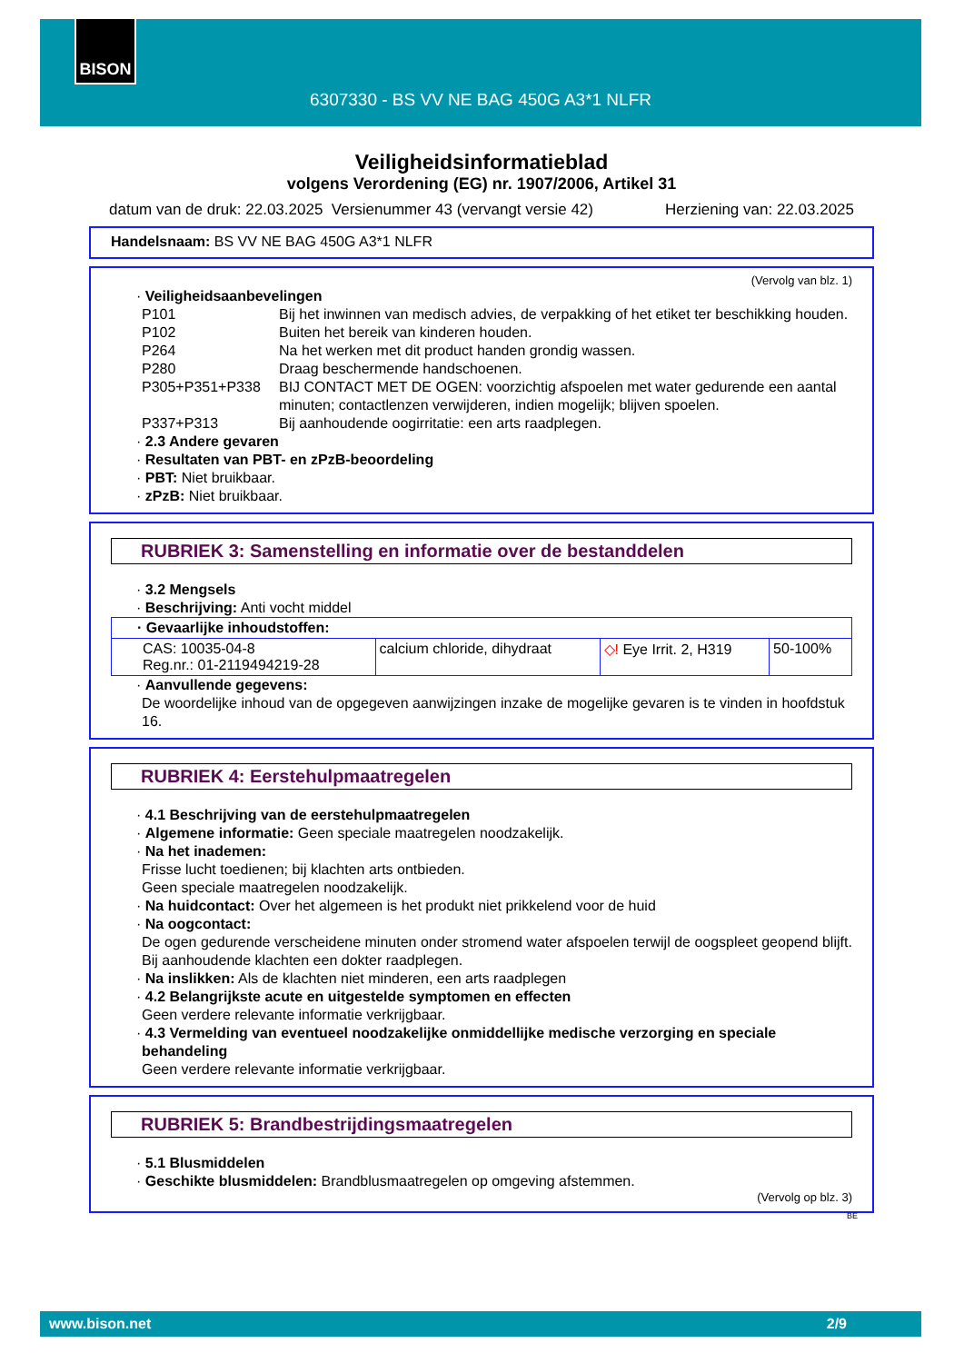BISON
6307330 - BS VV NE BAG 450G A3*1 NLFR
Veiligheidsinformatieblad
volgens Verordening (EG) nr. 1907/2006, Artikel 31
datum van de druk: 22.03.2025 Versienummer 43 (vervangt versie 42) Herziening van: 22.03.2025
Handelsnaam: BS VV NE BAG 450G A3*1 NLFR
(Vervolg van blz. 1)
· Veiligheidsaanbevelingen
P101 Bij het inwinnen van medisch advies, de verpakking of het etiket ter beschikking houden.
P102 Buiten het bereik van kinderen houden.
P264 Na het werken met dit product handen grondig wassen.
P280 Draag beschermende handschoenen.
P305+P351+P338 BIJ CONTACT MET DE OGEN: voorzichtig afspoelen met water gedurende een aantal minuten; contactlenzen verwijderen, indien mogelijk; blijven spoelen.
P337+P313 Bij aanhoudende oogirritatie: een arts raadplegen.
· 2.3 Andere gevaren
· Resultaten van PBT- en zPzB-beoordeling
· PBT: Niet bruikbaar.
· zPzB: Niet bruikbaar.
RUBRIEK 3: Samenstelling en informatie over de bestanddelen
· 3.2 Mengsels
· Beschrijving: Anti vocht middel
| · Gevaarlijke inhoudstoffen: | | | |
| CAS: 10035-04-8 Reg.nr.: 01-2119494219-28 | calcium chloride, dihydraat | ◇! Eye Irrit. 2, H319 | 50-100% |
· Aanvullende gegevens:
De woordelijke inhoud van de opgegeven aanwijzingen inzake de mogelijke gevaren is te vinden in hoofdstuk 16.
RUBRIEK 4: Eerstehulpmaatregelen
· 4.1 Beschrijving van de eerstehulpmaatregelen
· Algemene informatie: Geen speciale maatregelen noodzakelijk.
· Na het inademen:
Frisse lucht toedienen; bij klachten arts ontbieden.
Geen speciale maatregelen noodzakelijk.
· Na huidcontact: Over het algemeen is het produkt niet prikkelend voor de huid
· Na oogcontact:
De ogen gedurende verscheidene minuten onder stromend water afspoelen terwijl de oogspleet geopend blijft. Bij aanhoudende klachten een dokter raadplegen.
· Na inslikken: Als de klachten niet minderen, een arts raadplegen
· 4.2 Belangrijkste acute en uitgestelde symptomen en effecten
Geen verdere relevante informatie verkrijgbaar.
· 4.3 Vermelding van eventueel noodzakelijke onmiddellijke medische verzorging en speciale behandeling
Geen verdere relevante informatie verkrijgbaar.
RUBRIEK 5: Brandbestrijdingsmaatregelen
· 5.1 Blusmiddelen
· Geschikte blusmiddelen: Brandblusmaatregelen op omgeving afstemmen.
(Vervolg op blz. 3)
BE
www.bison.net 2/9